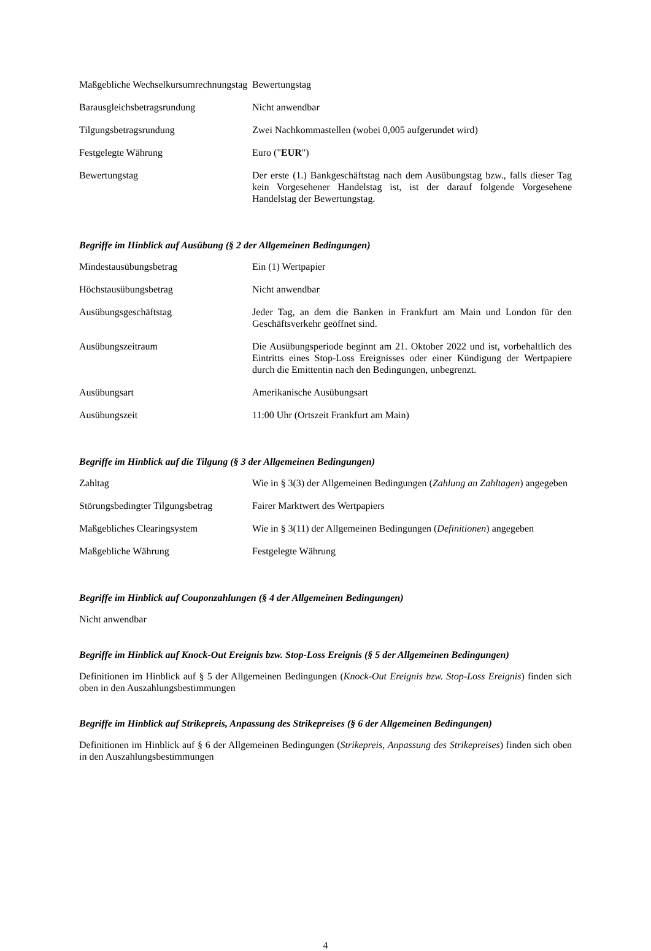| Maßgebliche Wechselkursumrechnungstag | Bewertungstag |
| Barausgleichsbetragsrundung | Nicht anwendbar |
| Tilgungsbetragsrundung | Zwei Nachkommastellen (wobei 0,005 aufgerundet wird) |
| Festgelegte Währung | Euro (" EUR ") |
| Bewertungstag | Der erste (1.) Bankgeschäftstag nach dem Ausübungstag bzw., falls dieser Tag kein Vorgesehener Handelstag ist, ist der darauf folgende Vorgesehene Handelstag der Bewertungstag. |
Begriffe im Hinblick auf Ausübung (§ 2 der Allgemeinen Bedingungen)
| Mindestausübungsbetrag | Ein (1) Wertpapier |
| Höchstausübungsbetrag | Nicht anwendbar |
| Ausübungsgeschäftstag | Jeder Tag, an dem die Banken in Frankfurt am Main und London für den Geschäftsverkehr geöffnet sind. |
| Ausübungszeitraum | Die Ausübungsperiode beginnt am 21. Oktober 2022 und ist, vorbehaltlich des Eintritts eines Stop-Loss Ereignisses oder einer Kündigung der Wertpapiere durch die Emittentin nach den Bedingungen, unbegrenzt. |
| Ausübungsart | Amerikanische Ausübungsart |
| Ausübungszeit | 11:00 Uhr (Ortszeit Frankfurt am Main) |
Begriffe im Hinblick auf die Tilgung (§ 3 der Allgemeinen Bedingungen)
| Zahltag | Wie in § 3(3) der Allgemeinen Bedingungen ( Zahlung an Zahltagen ) angegeben |
| Störungsbedingter Tilgungsbetrag | Fairer Marktwert des Wertpapiers |
| Maßgebliches Clearingsystem | Wie in § 3(11) der Allgemeinen Bedingungen ( Definitionen ) angegeben |
| Maßgebliche Währung | Festgelegte Währung |
Begriffe im Hinblick auf Couponzahlungen (§ 4 der Allgemeinen Bedingungen)
Nicht anwendbar
Begriffe im Hinblick auf Knock-Out Ereignis bzw. Stop-Loss Ereignis (§ 5 der Allgemeinen Bedingungen)
Definitionen im Hinblick auf § 5 der Allgemeinen Bedingungen (Knock-Out Ereignis bzw. Stop-Loss Ereignis) finden sich oben in den Auszahlungsbestimmungen
Begriffe im Hinblick auf Strikepreis, Anpassung des Strikepreises (§ 6 der Allgemeinen Bedingungen)
Definitionen im Hinblick auf § 6 der Allgemeinen Bedingungen (Strikepreis, Anpassung des Strikepreises) finden sich oben in den Auszahlungsbestimmungen
4